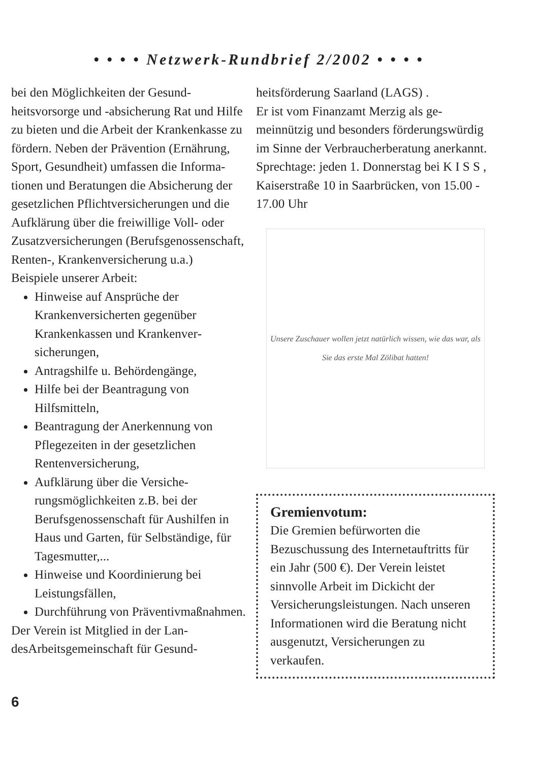• • • • Netzwerk-Rundbrief 2/2002 • • • •
bei den Möglichkeiten der Gesund­heitsvorsorge und -absicherung Rat und Hilfe zu bieten und die Arbeit der Krankenkasse zu fördern. Neben der Prävention (Ernährung, Sport, Gesundheit) umfassen die Informa­tionen und Beratungen die Absiche­rung der gesetzlichen Pflichtversi­cherungen und die Aufklärung über die freiwillige Voll- oder Zusatzver­sicherungen (Berufsgenossenschaft, Renten-, Krankenversicherung u.a.)
Beispiele unserer Arbeit:
Hinweise auf Ansprüche der Krankenversicherten gegenüber Krankenkassen und Krankenver­sicherungen,
Antragshilfe u. Behördengänge,
Hilfe bei der Beantragung von Hilfsmitteln,
Beantragung der Anerkennung von Pflegezeiten in der gesetzli­chen Rentenversicherung,
Aufklärung über die Versiche­rungsmöglichkeiten z.B. bei der Berufsgenossenschaft für Aus­hilfen in Haus und Garten, für Selbständige, für Tagesmutter,...
Hinweise und Koordinierung bei Leistungsfällen,
Durchführung von Präventiv­maßnahmen.
Der Verein ist Mitglied in der Lan­desArbeitsgemeinschaft für Gesund-
heitsförderung Saarland (LAGS) .
Er ist vom Finanzamt Merzig als ge­meinnützig und besonders förde­rungswürdig im Sinne der Verbrau­cherberatung anerkannt.
Sprechtage: jeden 1. Donnerstag bei K I S S , Kaiserstraße 10 in Saar­brücken, von 15.00 - 17.00 Uhr
Unsere Zuschauer wollen jetzt natürlich wissen, wie das war, als Sie das erste Mal Zölibat hatten!
Gremienvotum:
Die Gremien befürworten die Bezuschussung des Internetauf­tritts für ein Jahr (500 €). Der Verein leistet sinnvolle Arbeit im Dickicht der Versicherungs­leistungen. Nach unseren Infor­mationen wird die Beratung nicht ausgenutzt, Versicherun­gen zu verkaufen.
6